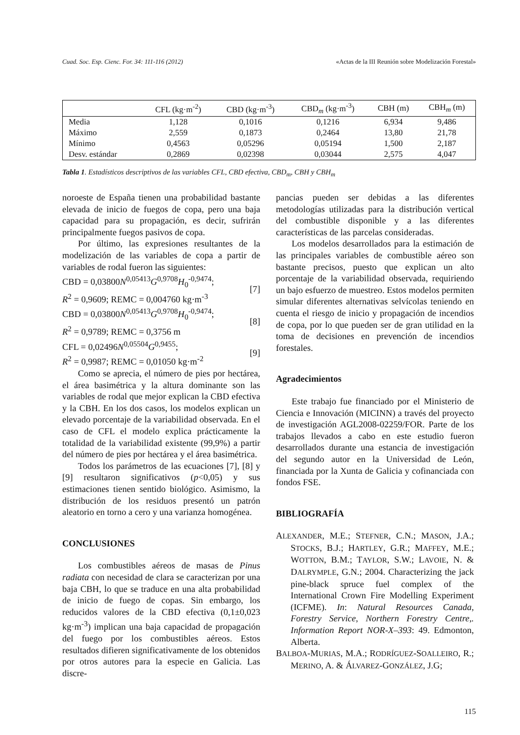Cuad. Soc. Esp. Cienc. For. 34: 111-116 (2012) «Actas de la III Reunión sobre Modelización Forestal»
| | CFL (kg·m<sup>-2</sup>) | CBD (kg·m<sup>-3</sup>) | CBD<sub>m</sub> (kg·m<sup>-3</sup>) | CBH (m) | CBH<sub>m</sub> (m) |
| --- | --- | --- | --- | --- | --- |
| Media | 1,128 | 0,1016 | 0,1216 | 6,934 | 9,486 |
| Máximo | 2,559 | 0,1873 | 0,2464 | 13,80 | 21,78 |
| Mínimo | 0,4563 | 0,05296 | 0,05194 | 1,500 | 2,187 |
| Desv. estándar | 0,2869 | 0,02398 | 0,03044 | 2,575 | 4,047 |
Tabla 1. Estadísticos descriptivos de las variables CFL, CBD efectiva, CBD<sub>m</sub>, CBH y CBH<sub>m</sub>
noroeste de España tienen una probabilidad bastante elevada de inicio de fuegos de copa, pero una baja capacidad para su propagación, es decir, sufrirán principalmente fuegos pasivos de copa.
Por último, las expresiones resultantes de la modelización de las variables de copa a partir de variables de rodal fueron las siguientes:
CBD = 0,03800N<sup>0,05413</sup>G<sup>0,9708</sup>H<sub>0</sub><sup>-0,9474</sup>;
R<sup>2</sup> = 0,9609; REMC = 0,004760 kg·m<sup>-3</sup>
[7]
CBD = 0,03800N<sup>0,05413</sup>G<sup>0,9708</sup>H<sub>0</sub><sup>-0,9474</sup>;
R<sup>2</sup> = 0,9789; REMC = 0,3756 m
[8]
CFL = 0,02496N<sup>0,05504</sup>G<sup>0,9455</sup>;
R<sup>2</sup> = 0,9987; REMC = 0,01050 kg·m<sup>-2</sup>
[9]
Como se aprecia, el número de pies por hectárea, el área basimétrica y la altura dominante son las variables de rodal que mejor explican la CBD efectiva y la CBH. En los dos casos, los modelos explican un elevado porcentaje de la variabilidad observada. En el caso de CFL el modelo explica prácticamente la totalidad de la variabilidad existente (99,9%) a partir del número de pies por hectárea y el área basimétrica.
Todos los parámetros de las ecuaciones [7], [8] y [9] resultaron significativos (p<0,05) y sus estimaciones tienen sentido biológico. Asimismo, la distribución de los residuos presentó un patrón aleatorio en torno a cero y una varianza homogénea.
CONCLUSIONES
Los combustibles aéreos de masas de Pinus radiata con necesidad de clara se caracterizan por una baja CBH, lo que se traduce en una alta probabilidad de inicio de fuego de copas. Sin embargo, los reducidos valores de la CBD efectiva (0,1±0,023 kg·m<sup>-3</sup>) implican una baja capacidad de propagación del fuego por los combustibles aéreos. Estos resultados difieren significativamente de los obtenidos por otros autores para la especie en Galicia. Las discre-
pancias pueden ser debidas a las diferentes metodologías utilizadas para la distribución vertical del combustible disponible y a las diferentes características de las parcelas consideradas.
Los modelos desarrollados para la estimación de las principales variables de combustible aéreo son bastante precisos, puesto que explican un alto porcentaje de la variabilidad observada, requiriendo un bajo esfuerzo de muestreo. Estos modelos permiten simular diferentes alternativas selvícolas teniendo en cuenta el riesgo de inicio y propagación de incendios de copa, por lo que pueden ser de gran utilidad en la toma de decisiones en prevención de incendios forestales.
Agradecimientos
Este trabajo fue financiado por el Ministerio de Ciencia e Innovación (MICINN) a través del proyecto de investigación AGL2008-02259/FOR. Parte de los trabajos llevados a cabo en este estudio fueron desarrollados durante una estancia de investigación del segundo autor en la Universidad de León, financiada por la Xunta de Galicia y cofinanciada con fondos FSE.
BIBLIOGRAFÍA
ALEXANDER, M.E.; STEFNER, C.N.; MASON, J.A.; STOCKS, B.J.; HARTLEY, G.R.; MAFFEY, M.E.; WOTTON, B.M.; TAYLOR, S.W.; LAVOIE, N. & DALRYMPLE, G.N.; 2004. Characterizing the jack pine-black spruce fuel complex of the International Crown Fire Modelling Experiment (ICFME). In: Natural Resources Canada, Forestry Service, Northern Forestry Centre,. Information Report NOR-X–393: 49. Edmonton, Alberta.
BALBOA-MURIAS, M.A.; RODRÍGUEZ-SOALLEIRO, R.; MERINO, A. & ÁLVAREZ-GONZÁLEZ, J.G;
115